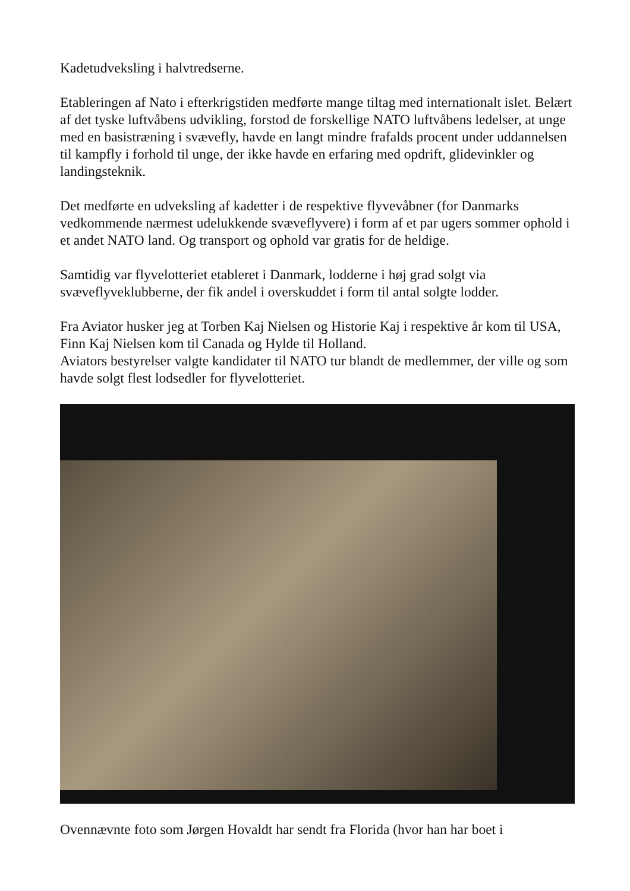Kadetudveksling i halvtredserne.
Etableringen af Nato i efterkrigstiden medførte mange tiltag med internationalt islet. Belært af det tyske luftvåbens udvikling, forstod de forskellige NATO luftvåbens ledelser, at unge med en basistræning i svævefly, havde en langt mindre frafalds procent under uddannelsen til kampfly i forhold til unge, der ikke havde en erfaring med opdrift, glidevinkler og landingsteknik.
Det medførte en udveksling af kadetter i de respektive flyvevåbner (for Danmarks vedkommende nærmest udelukkende svæveflyvere) i form af et par ugers sommer ophold i et andet NATO land. Og transport og ophold var gratis for de heldige.
Samtidig var flyvelotteriet etableret i Danmark, lodderne i høj grad solgt via svæveflyveklubberne, der fik andel i overskuddet i form til antal solgte lodder.
Fra Aviator husker jeg at Torben Kaj Nielsen og Historie Kaj i respektive år kom til USA, Finn Kaj Nielsen kom til Canada og Hylde til Holland.
Aviators bestyrelser valgte kandidater til NATO tur blandt de medlemmer, der ville og som havde solgt flest lodsedler for flyvelotteriet.
Ovennævnte foto som Jørgen Hovaldt har sendt fra Florida (hvor han har boet i